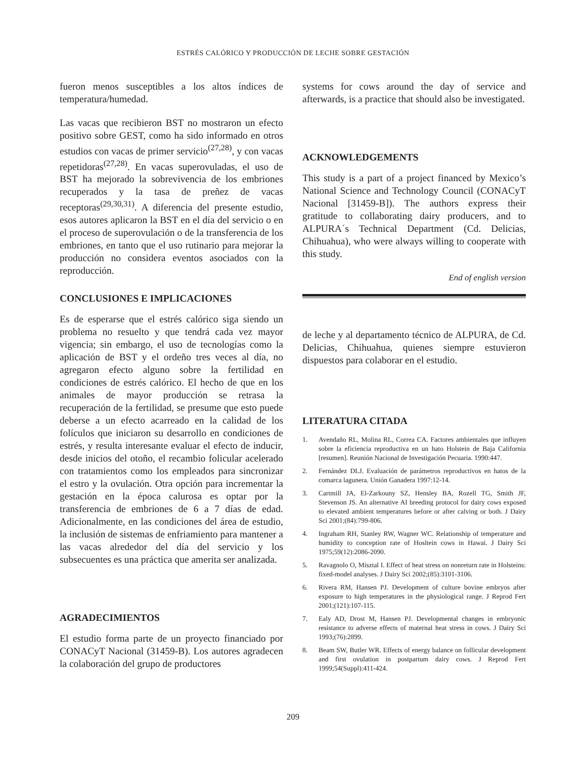ESTRÉS CALÓRICO Y PRODUCCIÓN DE LECHE SOBRE GESTACIÓN
fueron menos susceptibles a los altos índices de temperatura/humedad.
Las vacas que recibieron BST no mostraron un efecto positivo sobre GEST, como ha sido informado en otros estudios con vacas de primer servicio<sup>(27,28)</sup>, y con vacas repetidoras<sup>(27,28)</sup>. En vacas superovuladas, el uso de BST ha mejorado la sobrevivencia de los embriones recuperados y la tasa de preñez de vacas receptoras<sup>(29,30,31)</sup>. A diferencia del presente estudio, esos autores aplicaron la BST en el día del servicio o en el proceso de superovulación o de la transferencia de los embriones, en tanto que el uso rutinario para mejorar la producción no considera eventos asociados con la reproducción.
CONCLUSIONES E IMPLICACIONES
Es de esperarse que el estrés calórico siga siendo un problema no resuelto y que tendrá cada vez mayor vigencia; sin embargo, el uso de tecnologías como la aplicación de BST y el ordeño tres veces al día, no agregaron efecto alguno sobre la fertilidad en condiciones de estrés calórico. El hecho de que en los animales de mayor producción se retrasa la recuperación de la fertilidad, se presume que esto puede deberse a un efecto acarreado en la calidad de los folículos que iniciaron su desarrollo en condiciones de estrés, y resulta interesante evaluar el efecto de inducir, desde inicios del otoño, el recambio folicular acelerado con tratamientos como los empleados para sincronizar el estro y la ovulación. Otra opción para incrementar la gestación en la época calurosa es optar por la transferencia de embriones de 6 a 7 días de edad. Adicionalmente, en las condiciones del área de estudio, la inclusión de sistemas de enfriamiento para mantener a las vacas alrededor del día del servicio y los subsecuentes es una práctica que amerita ser analizada.
AGRADECIMIENTOS
El estudio forma parte de un proyecto financiado por CONACyT Nacional (31459-B). Los autores agradecen la colaboración del grupo de productores
systems for cows around the day of service and afterwards, is a practice that should also be investigated.
ACKNOWLEDGEMENTS
This study is a part of a project financed by Mexico’s National Science and Technology Council (CONACyT Nacional [31459-B]). The authors express their gratitude to collaborating dairy producers, and to ALPURA´s Technical Department (Cd. Delicias, Chihuahua), who were always willing to cooperate with this study.
End of english version
de leche y al departamento técnico de ALPURA, de Cd. Delicias, Chihuahua, quienes siempre estuvieron dispuestos para colaborar en el estudio.
LITERATURA CITADA
1. Avendaño RL, Molina RL, Correa CA. Factores ambientales que influyen sobre la eficiencia reproductiva en un hato Holstein de Baja California [resumen]. Reunión Nacional de Investigación Pecuaria. 1990:447.
2. Fernández DLJ. Evaluación de parámetros reproductivos en hatos de la comarca lagunera. Unión Ganadera 1997:12-14.
3. Cartmill JA, El-Zarkouny SZ, Hensley BA, Rozell TG, Smith JF, Stevenson JS. An alternative AI breeding protocol for dairy cows exposed to elevated ambient temperatures before or after calving or both. J Dairy Sci 2001;(84):799-806.
4. Ingraham RH, Stanley RW, Wagner WC. Relationship of temperature and humidity to conception rate of Hosltein cows in Hawai. J Dairy Sci 1975;59(12):2086-2090.
5. Ravagnolo O, Misztal I. Effect of heat stress on nonreturn rate in Holsteins: fixed-model analyses. J Dairy Sci 2002;(85):3101-3106.
6. Rivera RM, Hansen PJ. Development of culture bovine embryos after exposure to high temperatures in the physiological range. J Reprod Fert 2001;(121):107-115.
7. Ealy AD, Drost M, Hansen PJ. Developmental changes in embryonic resistance to adverse effects of maternal heat stress in cows. J Dairy Sci 1993;(76):2899.
8. Beam SW, Butler WR. Effects of energy balance on follicular development and first ovulation in postpartum dairy cows. J Reprod Fert 1999;54(Suppl):411-424.
209